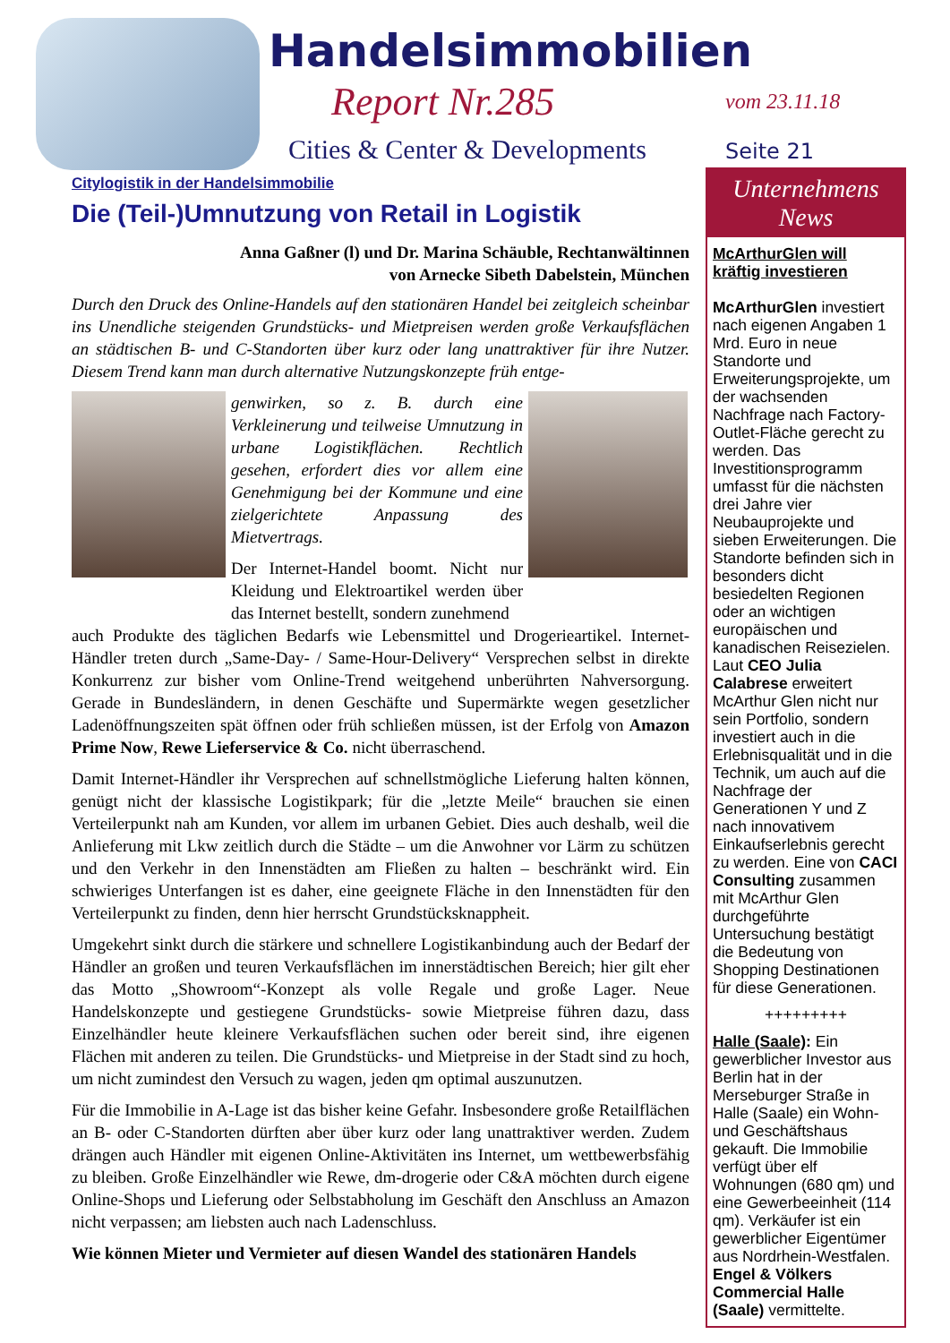Handelsimmobilien
Report Nr.285
Cities & Center & Developments
vom 23.11.18
Seite 21
Citylogistik in der Handelsimmobilie
Die (Teil-)Umnutzung von Retail in Logistik
Anna Gaßner (l) und Dr. Marina Schäuble, Rechtanwältinnen
von Arnecke Sibeth Dabelstein, München
Durch den Druck des Online-Handels auf den stationären Handel bei zeitgleich scheinbar ins Unendliche steigenden Grundstücks- und Mietpreisen werden große Verkaufsflächen an städtischen B- und C-Standorten über kurz oder lang unattraktiver für ihre Nutzer. Diesem Trend kann man durch alternative Nutzungskonzepte früh entge-
genwirken, so z. B. durch eine Verkleinerung und teilweise Umnutzung in urbane Logistikflächen. Rechtlich gesehen, erfordert dies vor allem eine Genehmigung bei der Kommune und eine zielgerichtete Anpassung des Mietvertrags.
Der Internet-Handel boomt. Nicht nur Kleidung und Elektroartikel werden über das Internet bestellt, sondern zunehmend
auch Produkte des täglichen Bedarfs wie Lebensmittel und Drogerieartikel. Internet-Händler treten durch „Same-Day- / Same-Hour-Delivery“ Versprechen selbst in direkte Konkurrenz zur bisher vom Online-Trend weitgehend unberührten Nahversorgung. Gerade in Bundesländern, in denen Geschäfte und Supermärkte wegen gesetzlicher Ladenöffnungszeiten spät öffnen oder früh schließen müssen, ist der Erfolg von Amazon Prime Now, Rewe Lieferservice & Co. nicht überraschend.
Damit Internet-Händler ihr Versprechen auf schnellstmögliche Lieferung halten können, genügt nicht der klassische Logistikpark; für die „letzte Meile“ brauchen sie einen Verteilerpunkt nah am Kunden, vor allem im urbanen Gebiet. Dies auch deshalb, weil die Anlieferung mit Lkw zeitlich durch die Städte – um die Anwohner vor Lärm zu schützen und den Verkehr in den Innenstädten am Fließen zu halten – beschränkt wird. Ein schwieriges Unterfangen ist es daher, eine geeignete Fläche in den Innenstädten für den Verteilerpunkt zu finden, denn hier herrscht Grundstücksknappheit.
Umgekehrt sinkt durch die stärkere und schnellere Logistikanbindung auch der Bedarf der Händler an großen und teuren Verkaufsflächen im innerstädtischen Bereich; hier gilt eher das Motto „Showroom“-Konzept als volle Regale und große Lager. Neue Handelskonzepte und gestiegene Grundstücks- sowie Mietpreise führen dazu, dass Einzelhändler heute kleinere Verkaufsflächen suchen oder bereit sind, ihre eigenen Flächen mit anderen zu teilen. Die Grundstücks- und Mietpreise in der Stadt sind zu hoch, um nicht zumindest den Versuch zu wagen, jeden qm optimal auszunutzen.
Für die Immobilie in A-Lage ist das bisher keine Gefahr. Insbesondere große Retailflächen an B- oder C-Standorten dürften aber über kurz oder lang unattraktiver werden. Zudem drängen auch Händler mit eigenen Online-Aktivitäten ins Internet, um wettbewerbsfähig zu bleiben. Große Einzelhändler wie Rewe, dm-drogerie oder C&A möchten durch eigene Online-Shops und Lieferung oder Selbstabholung im Geschäft den Anschluss an Amazon nicht verpassen; am liebsten auch nach Ladenschluss.
Wie können Mieter und Vermieter auf diesen Wandel des stationären Handels
Unternehmens
News
McArthurGlen will kräftig investieren
McArthurGlen investiert nach eigenen Angaben 1 Mrd. Euro in neue Standorte und Erweiterungsprojekte, um der wachsenden Nachfrage nach Factory-Outlet-Fläche gerecht zu werden. Das Investitionsprogramm umfasst für die nächsten drei Jahre vier Neubauprojekte und sieben Erweiterungen. Die Standorte befinden sich in besonders dicht besiedelten Regionen oder an wichtigen europäischen und kanadischen Reisezielen. Laut CEO Julia Calabrese erweitert McArthur Glen nicht nur sein Portfolio, sondern investiert auch in die Erlebnisqualität und in die Technik, um auch auf die Nachfrage der Generationen Y und Z nach innovativem Einkaufserlebnis gerecht zu werden. Eine von CACI Consulting zusammen mit McArthur Glen durchgeführte Untersuchung bestätigt die Bedeutung von Shopping Destinationen für diese Generationen.
+++++++++
Halle (Saale): Ein gewerblicher Investor aus Berlin hat in der Merseburger Straße in Halle (Saale) ein Wohn- und Geschäftshaus gekauft. Die Immobilie verfügt über elf Wohnungen (680 qm) und eine Gewerbeeinheit (114 qm). Verkäufer ist ein gewerblicher Eigentümer aus Nordrhein-Westfalen. Engel & Völkers Commercial Halle (Saale) vermittelte.